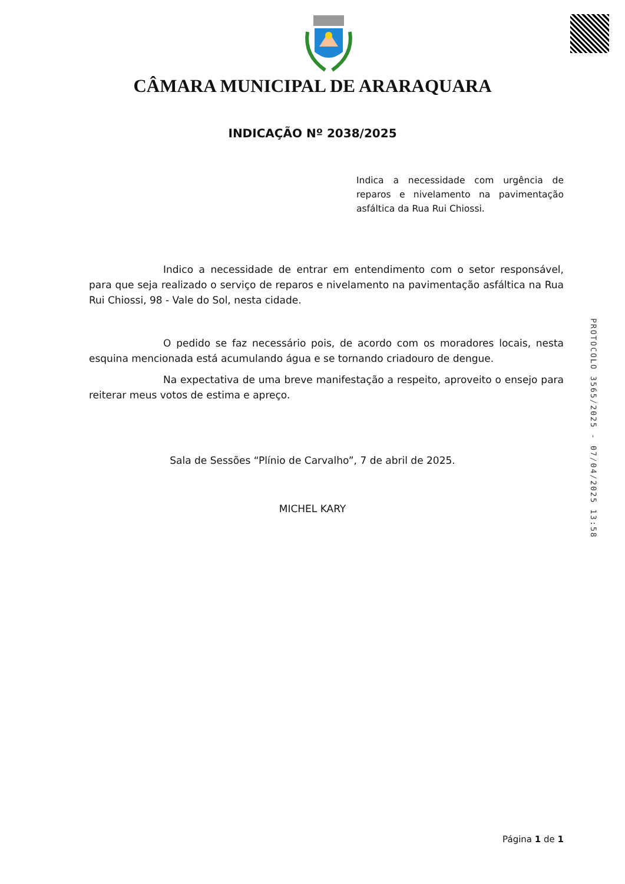CÂMARA MUNICIPAL DE ARARAQUARA
INDICAÇÃO Nº 2038/2025
Indica a necessidade com urgência de reparos e nivelamento na pavimentação asfáltica da Rua Rui Chiossi.
Indico a necessidade de entrar em entendimento com o setor responsável, para que seja realizado o serviço de reparos e nivelamento na pavimentação asfáltica na Rua Rui Chiossi, 98 - Vale do Sol, nesta cidade.
O pedido se faz necessário pois, de acordo com os moradores locais, nesta esquina mencionada está acumulando água e se tornando criadouro de dengue.
Na expectativa de uma breve manifestação a respeito, aproveito o ensejo para reiterar meus votos de estima e apreço.
Sala de Sessões “Plínio de Carvalho”, 7 de abril de 2025.
MICHEL KARY
PROTOCOLO 3565/2025 - 07/04/2025 13:58
Página 1 de 1